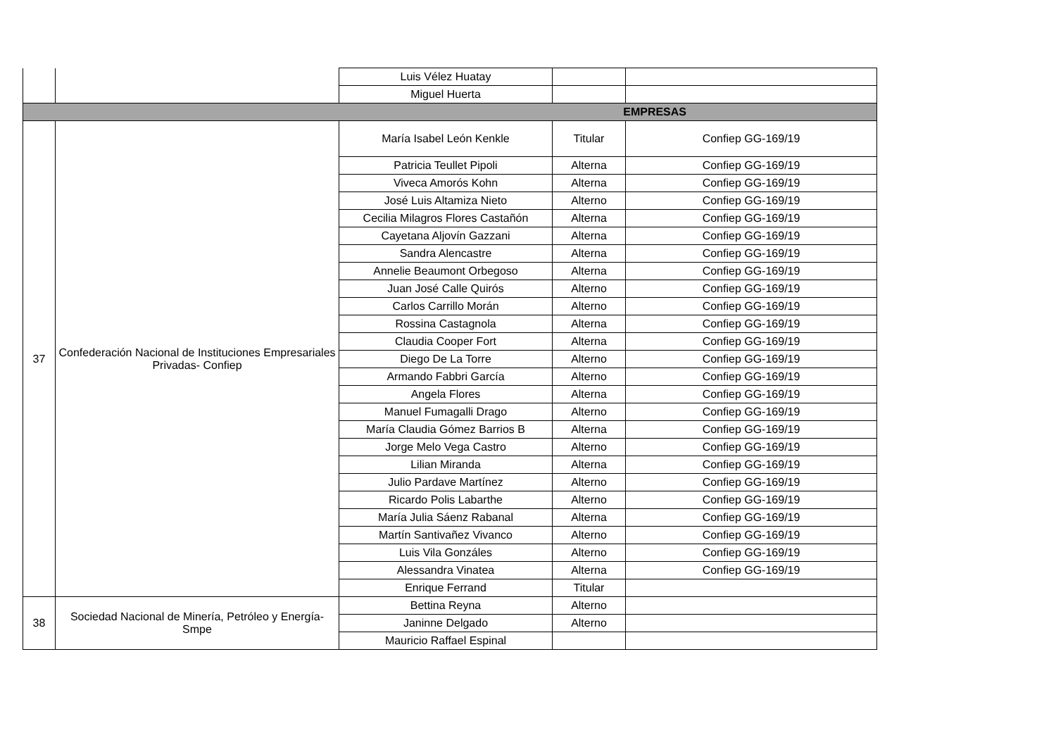| | | Luis Vélez Huatay | | |
| | | Miguel Huerta | | |
| EMPRESAS | | | | |
| 37 | Confederación Nacional de Instituciones Empresariales Privadas- Confiep | María Isabel León Kenkle | Titular | Confiep GG-169/19 |
| | | Patricia Teullet Pipoli | Alterna | Confiep GG-169/19 |
| | | Viveca Amorós Kohn | Alterna | Confiep GG-169/19 |
| | | José Luis Altamiza Nieto | Alterno | Confiep GG-169/19 |
| | | Cecilia Milagros Flores Castañón | Alterna | Confiep GG-169/19 |
| | | Cayetana Aljovín Gazzani | Alterna | Confiep GG-169/19 |
| | | Sandra Alencastre | Alterna | Confiep GG-169/19 |
| | | Annelie Beaumont Orbegoso | Alterna | Confiep GG-169/19 |
| | | Juan José Calle Quirós | Alterno | Confiep GG-169/19 |
| | | Carlos Carrillo Morán | Alterno | Confiep GG-169/19 |
| | | Rossina Castagnola | Alterna | Confiep GG-169/19 |
| | | Claudia Cooper Fort | Alterna | Confiep GG-169/19 |
| | | Diego De La Torre | Alterno | Confiep GG-169/19 |
| | | Armando Fabbri García | Alterno | Confiep GG-169/19 |
| | | Angela Flores | Alterna | Confiep GG-169/19 |
| | | Manuel Fumagalli Drago | Alterno | Confiep GG-169/19 |
| | | María Claudia Gómez Barrios B | Alterna | Confiep GG-169/19 |
| | | Jorge Melo Vega Castro | Alterno | Confiep GG-169/19 |
| | | Lilian Miranda | Alterna | Confiep GG-169/19 |
| | | Julio Pardave Martínez | Alterno | Confiep GG-169/19 |
| | | Ricardo Polis Labarthe | Alterno | Confiep GG-169/19 |
| | | María Julia Sáenz Rabanal | Alterna | Confiep GG-169/19 |
| | | Martín Santivañez Vivanco | Alterno | Confiep GG-169/19 |
| | | Luis Vila Gonzáles | Alterno | Confiep GG-169/19 |
| | | Alessandra Vinatea | Alterna | Confiep GG-169/19 |
| | | Enrique Ferrand | Titular | |
| 38 | Sociedad Nacional de Minería, Petróleo y Energía-Smpe | Bettina Reyna | Alterno | |
| | | Janinne Delgado | Alterno | |
| | | Mauricio Raffael Espinal | | |